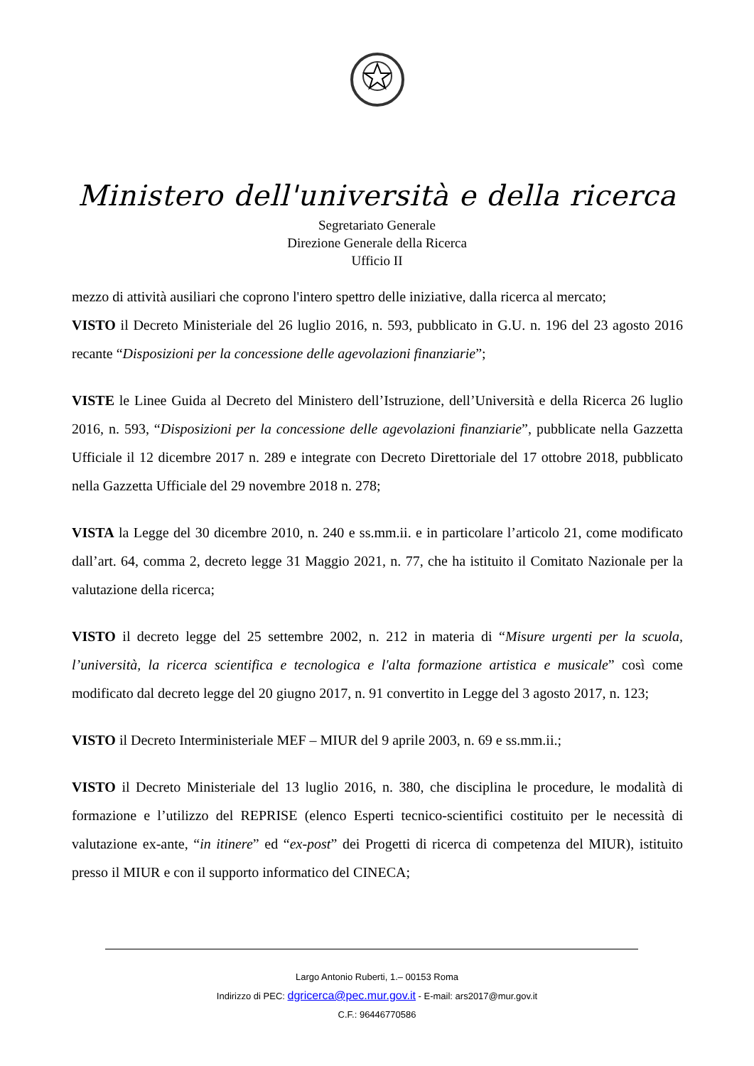Ministero dell'università e della ricerca
Segretariato Generale
Direzione Generale della Ricerca
Ufficio II
mezzo di attività ausiliari che coprono l'intero spettro delle iniziative, dalla ricerca al mercato;
VISTO il Decreto Ministeriale del 26 luglio 2016, n. 593, pubblicato in G.U. n. 196 del 23 agosto 2016 recante “Disposizioni per la concessione delle agevolazioni finanziarie”;
VISTE le Linee Guida al Decreto del Ministero dell’Istruzione, dell’Università e della Ricerca 26 luglio 2016, n. 593, “Disposizioni per la concessione delle agevolazioni finanziarie”, pubblicate nella Gazzetta Ufficiale il 12 dicembre 2017 n. 289 e integrate con Decreto Direttoriale del 17 ottobre 2018, pubblicato nella Gazzetta Ufficiale del 29 novembre 2018 n. 278;
VISTA la Legge del 30 dicembre 2010, n. 240 e ss.mm.ii. e in particolare l’articolo 21, come modificato dall’art. 64, comma 2, decreto legge 31 Maggio 2021, n. 77, che ha istituito il Comitato Nazionale per la valutazione della ricerca;
VISTO il decreto legge del 25 settembre 2002, n. 212 in materia di “Misure urgenti per la scuola, l’università, la ricerca scientifica e tecnologica e l'alta formazione artistica e musicale” così come modificato dal decreto legge del 20 giugno 2017, n. 91 convertito in Legge del 3 agosto 2017, n. 123;
VISTO il Decreto Interministeriale MEF – MIUR del 9 aprile 2003, n. 69 e ss.mm.ii.;
VISTO il Decreto Ministeriale del 13 luglio 2016, n. 380, che disciplina le procedure, le modalità di formazione e l’utilizzo del REPRISE (elenco Esperti tecnico-scientifici costituito per le necessità di valutazione ex-ante, “in itinere” ed “ex-post” dei Progetti di ricerca di competenza del MIUR), istituito presso il MIUR e con il supporto informatico del CINECA;
Largo Antonio Ruberti, 1.– 00153 Roma
Indirizzo di PEC: dgricerca@pec.mur.gov.it - E-mail: ars2017@mur.gov.it
C.F.: 96446770586